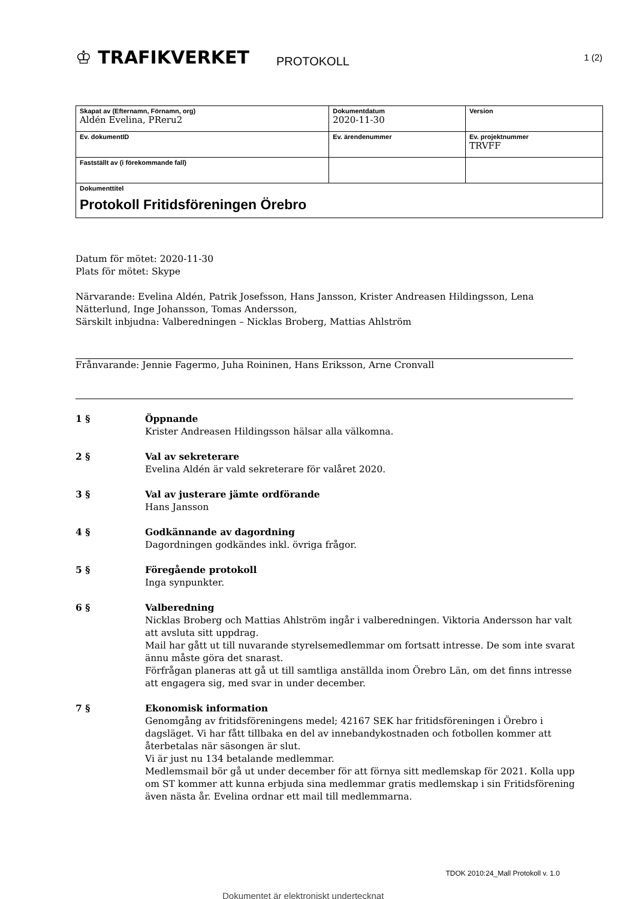♔ TRAFIKVERKET
PROTOKOLL
1 (2)
| Skapat av (Efternamn, Förnamn, org) Aldén Evelina, PReru2 | Dokumentdatum 2020-11-30 | Version |
| Ev. dokumentID | Ev. ärendenummer | Ev. projektnummer TRVFF |
| Fastställt av (i förekommande fall) | | |
| Dokumenttitel Protokoll Fritidsföreningen Örebro | | |
Datum för mötet: 2020-11-30
Plats för mötet: Skype
Närvarande: Evelina Aldén, Patrik Josefsson, Hans Jansson, Krister Andreasen Hildingsson, Lena Nätterlund, Inge Johansson, Tomas Andersson,
Särskilt inbjudna: Valberedningen – Nicklas Broberg, Mattias Ahlström
Frånvarande: Jennie Fagermo, Juha Roininen, Hans Eriksson, Arne Cronvall
1 § Öppnande
Krister Andreasen Hildingsson hälsar alla välkomna.
2 § Val av sekreterare
Evelina Aldén är vald sekreterare för valåret 2020.
3 § Val av justerare jämte ordförande
Hans Jansson
4 § Godkännande av dagordning
Dagordningen godkändes inkl. övriga frågor.
5 § Föregående protokoll
Inga synpunkter.
6 § Valberedning
Nicklas Broberg och Mattias Ahlström ingår i valberedningen. Viktoria Andersson har valt att avsluta sitt uppdrag.
Mail har gått ut till nuvarande styrelsemedlemmar om fortsatt intresse. De som inte svarat ännu måste göra det snarast.
Förfrågan planeras att gå ut till samtliga anställda inom Örebro Län, om det finns intresse att engagera sig, med svar in under december.
7 § Ekonomisk information
Genomgång av fritidsföreningens medel; 42167 SEK har fritidsföreningen i Örebro i dagsläget. Vi har fått tillbaka en del av innebandykostnaden och fotbollen kommer att återbetalas när säsongen är slut.
Vi är just nu 134 betalande medlemmar.
Medlemsmail bör gå ut under december för att förnya sitt medlemskap för 2021. Kolla upp om ST kommer att kunna erbjuda sina medlemmar gratis medlemskap i sin Fritidsförening även nästa år. Evelina ordnar ett mail till medlemmarna.
TDOK 2010:24_Mall Protokoll v. 1.0
Dokumentet är elektroniskt undertecknat